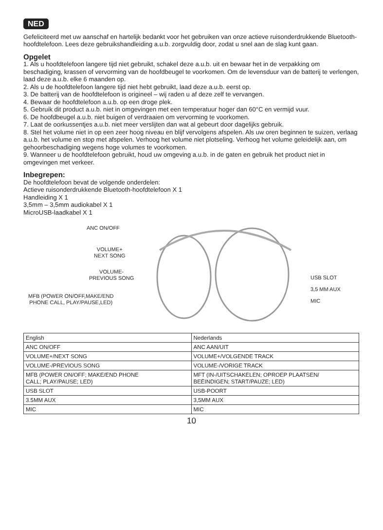NED
Gefeliciteerd met uw aanschaf en hartelijk bedankt voor het gebruiken van onze actieve ruisonderdrukkende Bluetooth-hoofdtelefoon. Lees deze gebruikshandleiding a.u.b. zorgvuldig door, zodat u snel aan de slag kunt gaan.
Opgelet
1. Als u hoofdtelefoon langere tijd niet gebruikt, schakel deze a.u.b. uit en bewaar het in de verpakking om beschadiging, krassen of vervorming van de hoofdbeugel te voorkomen. Om de levensduur van de batterij te verlengen, laad deze a.u.b. elke 6 maanden op.
2. Als u de hoofdtelefoon langere tijd niet hebt gebruikt, laad deze a.u.b. eerst op.
3. De batterij van de hoofdtelefoon is origineel – wij raden u af deze zelf te vervangen.
4. Bewaar de hoofdtelefoon a.u.b. op een droge plek.
5. Gebruik dit product a.u.b. niet in omgevingen met een temperatuur hoger dan 60°C en vermijd vuur.
6. De hoofdbeugel a.u.b. niet buigen of verdraaien om vervorming te voorkomen.
7. Laat de oorkussentjes a.u.b. niet meer verslijten dan wat al gebeurt door dagelijks gebruik.
8. Stel het volume niet in op een zeer hoog niveau en blijf vervolgens afspelen. Als uw oren beginnen te suizen, verlaag a.u.b. het volume en stop met afspelen. Verhoog het volume niet plotseling. Verhoog het volume geleidelijk aan, om gehoorbeschadiging wegens hoge volumes te voorkomen.
9. Wanneer u de hoofdtelefoon gebruikt, houd uw omgeving a.u.b. in de gaten en gebruik het product niet in omgevingen met verkeer.
Inbegrepen:
De hoofdtelefoon bevat de volgende onderdelen:
Actieve ruisonderdrukkende Bluetooth-hoofdtelefoon X 1
Handleiding X 1
3,5mm – 3,5mm audiokabel X 1
MicroUSB-laadkabel X 1
ANC ON/OFF
VOLUME+
NEXT SONG
VOLUME-
PREVIOUS SONG
MFB (POWER ON/OFF,MAKE/END
PHONE CALL, PLAY/PAUSE,LED)
USB SLOT
3,5 MM AUX
MIC
| English | Nederlands |
| ANC ON/OFF | ANC AAN/UIT |
| VOLUME+/NEXT SONG | VOLUME+/VOLGENDE TRACK |
| VOLUME-/PREVIOUS SONG | VOLUME-/VORIGE TRACK |
| MFB (POWER ON/OFF; MAKE/END PHONE CALL; PLAY/PAUSE; LED) | MFT (IN-/UITSCHAKELEN; OPROEP PLAATSEN/ BEËINDIGEN; START/PAUZE; LED) |
| USB SLOT | USB-POORT |
| 3.5MM AUX | 3,5MM AUX |
| MIC | MIC |
10